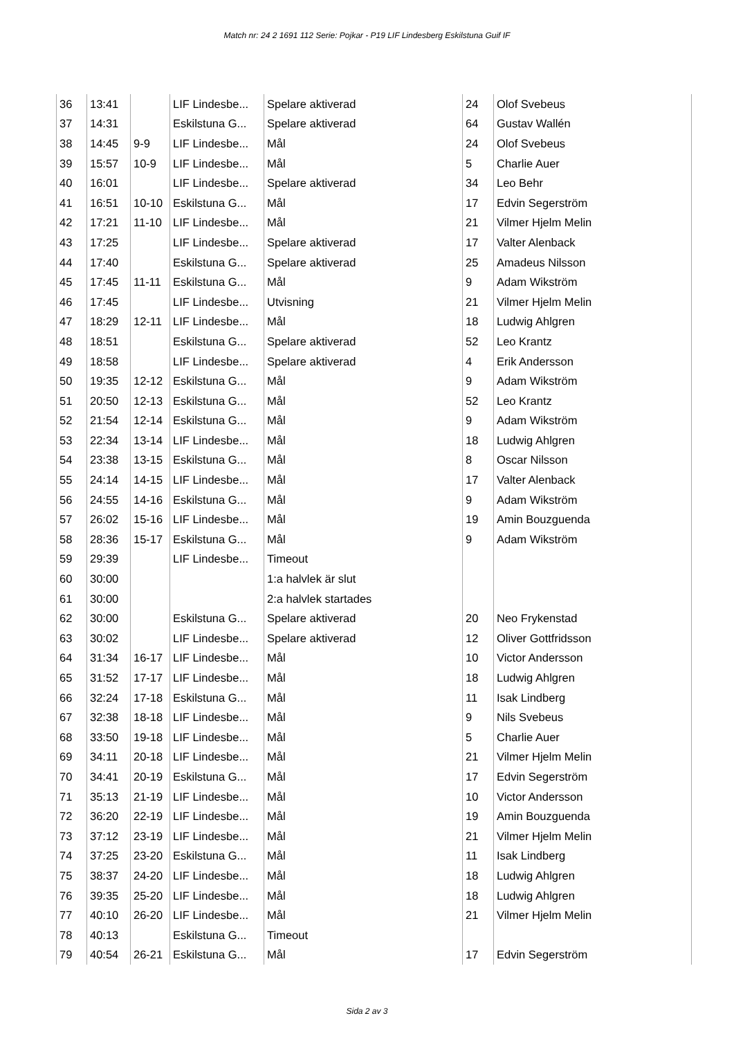Match nr: 24 2 1691 112 Serie: Pojkar - P19 LIF Lindesberg Eskilstuna Guif IF
| 36 | 13:41 | | LIF Lindesbe... | Spelare aktiverad | 24 | Olof Svebeus |
| 37 | 14:31 | | Eskilstuna G... | Spelare aktiverad | 64 | Gustav Wallén |
| 38 | 14:45 | 9-9 | LIF Lindesbe... | Mål | 24 | Olof Svebeus |
| 39 | 15:57 | 10-9 | LIF Lindesbe... | Mål | 5 | Charlie Auer |
| 40 | 16:01 | | LIF Lindesbe... | Spelare aktiverad | 34 | Leo Behr |
| 41 | 16:51 | 10-10 | Eskilstuna G... | Mål | 17 | Edvin Segerström |
| 42 | 17:21 | 11-10 | LIF Lindesbe... | Mål | 21 | Vilmer Hjelm Melin |
| 43 | 17:25 | | LIF Lindesbe... | Spelare aktiverad | 17 | Valter Alenback |
| 44 | 17:40 | | Eskilstuna G... | Spelare aktiverad | 25 | Amadeus Nilsson |
| 45 | 17:45 | 11-11 | Eskilstuna G... | Mål | 9 | Adam Wikström |
| 46 | 17:45 | | LIF Lindesbe... | Utvisning | 21 | Vilmer Hjelm Melin |
| 47 | 18:29 | 12-11 | LIF Lindesbe... | Mål | 18 | Ludwig Ahlgren |
| 48 | 18:51 | | Eskilstuna G... | Spelare aktiverad | 52 | Leo Krantz |
| 49 | 18:58 | | LIF Lindesbe... | Spelare aktiverad | 4 | Erik Andersson |
| 50 | 19:35 | 12-12 | Eskilstuna G... | Mål | 9 | Adam Wikström |
| 51 | 20:50 | 12-13 | Eskilstuna G... | Mål | 52 | Leo Krantz |
| 52 | 21:54 | 12-14 | Eskilstuna G... | Mål | 9 | Adam Wikström |
| 53 | 22:34 | 13-14 | LIF Lindesbe... | Mål | 18 | Ludwig Ahlgren |
| 54 | 23:38 | 13-15 | Eskilstuna G... | Mål | 8 | Oscar Nilsson |
| 55 | 24:14 | 14-15 | LIF Lindesbe... | Mål | 17 | Valter Alenback |
| 56 | 24:55 | 14-16 | Eskilstuna G... | Mål | 9 | Adam Wikström |
| 57 | 26:02 | 15-16 | LIF Lindesbe... | Mål | 19 | Amin Bouzguenda |
| 58 | 28:36 | 15-17 | Eskilstuna G... | Mål | 9 | Adam Wikström |
| 59 | 29:39 | | LIF Lindesbe... | Timeout | | |
| 60 | 30:00 | | | 1:a halvlek är slut | | |
| 61 | 30:00 | | | 2:a halvlek startades | | |
| 62 | 30:00 | | Eskilstuna G... | Spelare aktiverad | 20 | Neo Frykenstad |
| 63 | 30:02 | | LIF Lindesbe... | Spelare aktiverad | 12 | Oliver Gottfridsson |
| 64 | 31:34 | 16-17 | LIF Lindesbe... | Mål | 10 | Victor Andersson |
| 65 | 31:52 | 17-17 | LIF Lindesbe... | Mål | 18 | Ludwig Ahlgren |
| 66 | 32:24 | 17-18 | Eskilstuna G... | Mål | 11 | Isak Lindberg |
| 67 | 32:38 | 18-18 | LIF Lindesbe... | Mål | 9 | Nils Svebeus |
| 68 | 33:50 | 19-18 | LIF Lindesbe... | Mål | 5 | Charlie Auer |
| 69 | 34:11 | 20-18 | LIF Lindesbe... | Mål | 21 | Vilmer Hjelm Melin |
| 70 | 34:41 | 20-19 | Eskilstuna G... | Mål | 17 | Edvin Segerström |
| 71 | 35:13 | 21-19 | LIF Lindesbe... | Mål | 10 | Victor Andersson |
| 72 | 36:20 | 22-19 | LIF Lindesbe... | Mål | 19 | Amin Bouzguenda |
| 73 | 37:12 | 23-19 | LIF Lindesbe... | Mål | 21 | Vilmer Hjelm Melin |
| 74 | 37:25 | 23-20 | Eskilstuna G... | Mål | 11 | Isak Lindberg |
| 75 | 38:37 | 24-20 | LIF Lindesbe... | Mål | 18 | Ludwig Ahlgren |
| 76 | 39:35 | 25-20 | LIF Lindesbe... | Mål | 18 | Ludwig Ahlgren |
| 77 | 40:10 | 26-20 | LIF Lindesbe... | Mål | 21 | Vilmer Hjelm Melin |
| 78 | 40:13 | | Eskilstuna G... | Timeout | | |
| 79 | 40:54 | 26-21 | Eskilstuna G... | Mål | 17 | Edvin Segerström |
Sida 2 av 3